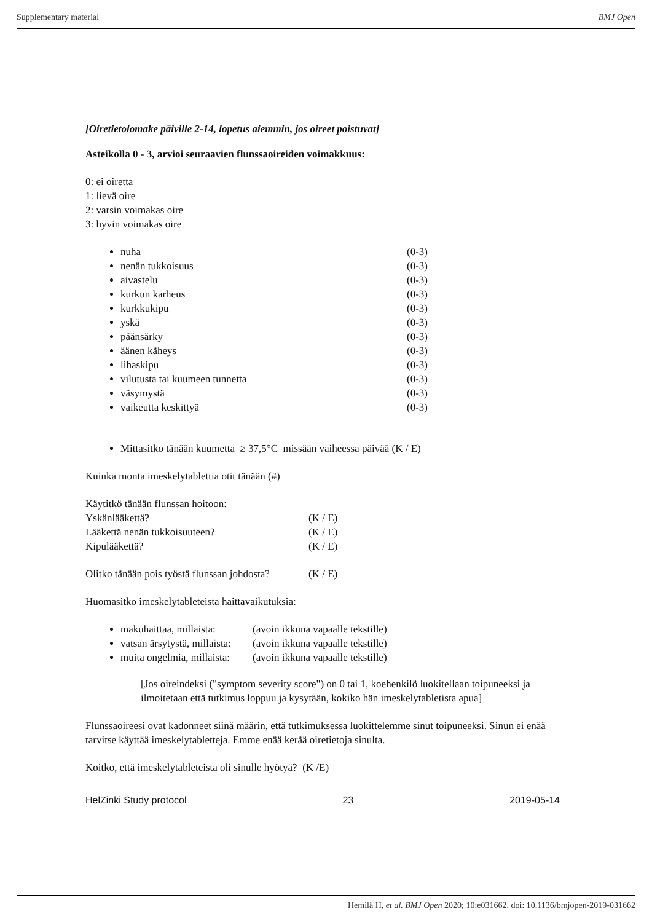Supplementary material BMJ Open
[Oiretietolomake päiville 2-14, lopetus aiemmin, jos oireet poistuvat]
Asteikolla 0 - 3, arvioi seuraavien flunssaoireiden voimakkuus:
0: ei oiretta
1: lievä oire
2: varsin voimakas oire
3: hyvin voimakas oire
nuha (0-3)
nenän tukkoisuus (0-3)
aivastelu (0-3)
kurkun karheus (0-3)
kurkkukipu (0-3)
yskä (0-3)
päänsärky (0-3)
äänen käheys (0-3)
lihaskipu (0-3)
vilutusta tai kuumeen tunnetta (0-3)
väsymystä (0-3)
vaikeutta keskittyä (0-3)
Mittasitko tänään kuumetta ≥ 37,5°C missään vaiheessa päivää (K / E)
Kuinka monta imeskelytablettia otit tänään (#)
Käytitkö tänään flunssan hoitoon:
Yskänlääkettä? (K / E)
Lääkettä nenän tukkoisuuteen? (K / E)
Kipulääkettä? (K / E)
Olitko tänään pois työstä flunssan johdosta? (K / E)
Huomasitko imeskelytableteista haittavaikutuksia:
makuhaittaa, millaista: (avoin ikkuna vapaalle tekstille)
vatsan ärsytystä, millaista: (avoin ikkuna vapaalle tekstille)
muita ongelmia, millaista: (avoin ikkuna vapaalle tekstille)
[Jos oireindeksi ("symptom severity score") on 0 tai 1, koehenkilö luokitellaan toipuneeksi ja ilmoitetaan että tutkimus loppuu ja kysytään, kokiko hän imeskelytabletista apua]
Flunssaoireesi ovat kadonneet siinä määrin, että tutkimuksessa luokittelemme sinut toipuneeksi. Sinun ei enää tarvitse käyttää imeskelytabletteja. Emme enää kerää oiretietoja sinulta.
Koitko, että imeskelytableteista oli sinulle hyötyä? (K /E)
HelZinki Study protocol 23 2019-05-14
Hemilä H, et al. BMJ Open 2020; 10:e031662. doi: 10.1136/bmjopen-2019-031662